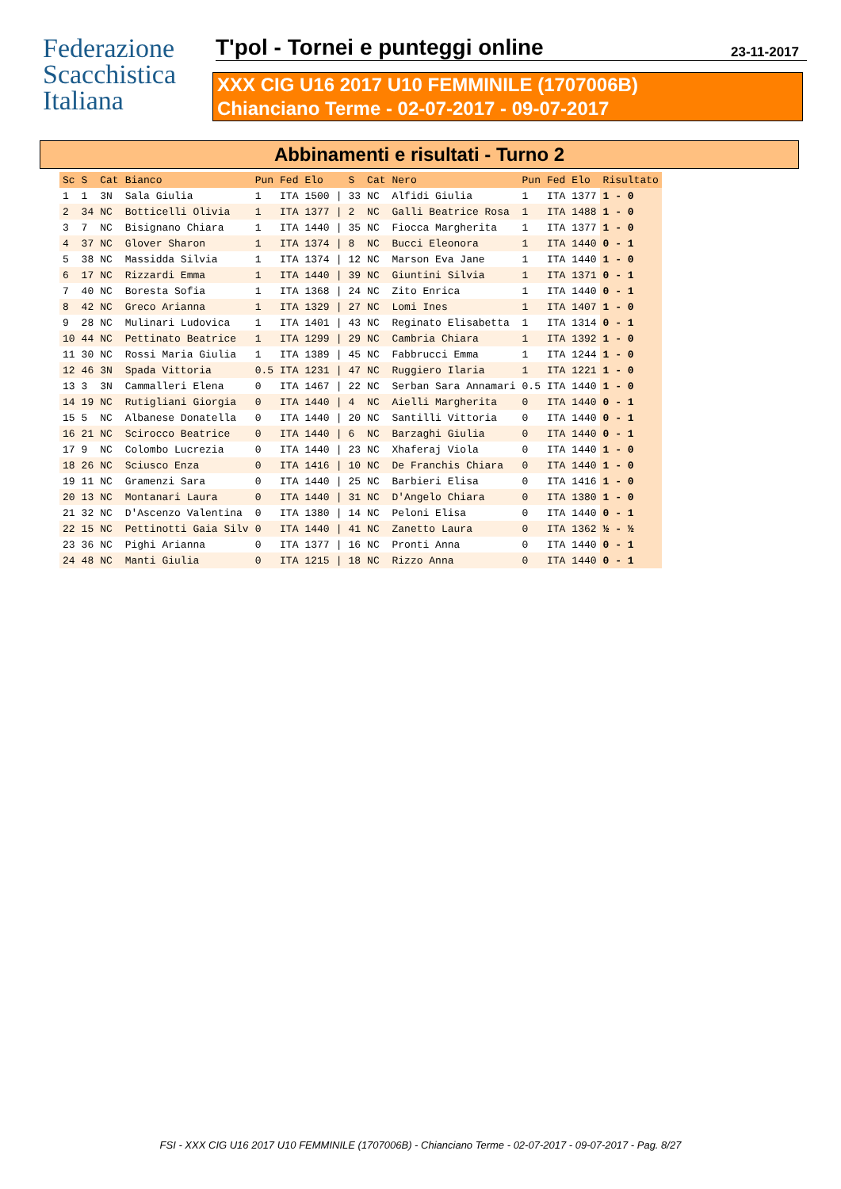Federazione
Scacchistica
Italiana
T'pol - Tornei e punteggi online
23-11-2017
XXX CIG U16 2017 U10 FEMMINILE (1707006B)
Chianciano Terme - 02-07-2017 - 09-07-2017
Abbinamenti e risultati - Turno 2
| Sc | S | Cat | Bianco | Pun | Fed | Elo | | S | Cat | Nero | Pun | Fed | Elo | Risultato |
| --- | --- | --- | --- | --- | --- | --- | --- | --- | --- | --- | --- | --- | --- | --- |
| 1 | 1 | 3N | Sala Giulia | 1 | ITA | 1500 | / | 33 | NC | Alfidi Giulia | 1 | ITA | 1377 | 1 - 0 |
| 2 | 34 | NC | Botticelli Olivia | 1 | ITA | 1377 | / | 2 | NC | Galli Beatrice Rosa | 1 | ITA | 1488 | 1 - 0 |
| 3 | 7 | NC | Bisignano Chiara | 1 | ITA | 1440 | / | 35 | NC | Fiocca Margherita | 1 | ITA | 1377 | 1 - 0 |
| 4 | 37 | NC | Glover Sharon | 1 | ITA | 1374 | / | 8 | NC | Bucci Eleonora | 1 | ITA | 1440 | 0 - 1 |
| 5 | 38 | NC | Massidda Silvia | 1 | ITA | 1374 | / | 12 | NC | Marson Eva Jane | 1 | ITA | 1440 | 1 - 0 |
| 6 | 17 | NC | Rizzardi Emma | 1 | ITA | 1440 | / | 39 | NC | Giuntini Silvia | 1 | ITA | 1371 | 0 - 1 |
| 7 | 40 | NC | Boresta Sofia | 1 | ITA | 1368 | / | 24 | NC | Zito Enrica | 1 | ITA | 1440 | 0 - 1 |
| 8 | 42 | NC | Greco Arianna | 1 | ITA | 1329 | / | 27 | NC | Lomi Ines | 1 | ITA | 1407 | 1 - 0 |
| 9 | 28 | NC | Mulinari Ludovica | 1 | ITA | 1401 | / | 43 | NC | Reginato Elisabetta | 1 | ITA | 1314 | 0 - 1 |
| 10 | 44 | NC | Pettinato Beatrice | 1 | ITA | 1299 | / | 29 | NC | Cambria Chiara | 1 | ITA | 1392 | 1 - 0 |
| 11 | 30 | NC | Rossi Maria Giulia | 1 | ITA | 1389 | / | 45 | NC | Fabbrucci Emma | 1 | ITA | 1244 | 1 - 0 |
| 12 | 46 | 3N | Spada Vittoria | 0.5 | ITA | 1231 | / | 47 | NC | Ruggiero Ilaria | 1 | ITA | 1221 | 1 - 0 |
| 13 | 3 | 3N | Cammalleri Elena | 0 | ITA | 1467 | / | 22 | NC | Serban Sara Annamari | 0.5 | ITA | 1440 | 1 - 0 |
| 14 | 19 | NC | Rutigliani Giorgia | 0 | ITA | 1440 | / | 4 | NC | Aielli Margherita | 0 | ITA | 1440 | 0 - 1 |
| 15 | 5 | NC | Albanese Donatella | 0 | ITA | 1440 | / | 20 | NC | Santilli Vittoria | 0 | ITA | 1440 | 0 - 1 |
| 16 | 21 | NC | Scirocco Beatrice | 0 | ITA | 1440 | / | 6 | NC | Barzaghi Giulia | 0 | ITA | 1440 | 0 - 1 |
| 17 | 9 | NC | Colombo Lucrezia | 0 | ITA | 1440 | / | 23 | NC | Xhaferaj Viola | 0 | ITA | 1440 | 1 - 0 |
| 18 | 26 | NC | Sciusco Enza | 0 | ITA | 1416 | / | 10 | NC | De Franchis Chiara | 0 | ITA | 1440 | 1 - 0 |
| 19 | 11 | NC | Gramenzi Sara | 0 | ITA | 1440 | / | 25 | NC | Barbieri Elisa | 0 | ITA | 1416 | 1 - 0 |
| 20 | 13 | NC | Montanari Laura | 0 | ITA | 1440 | / | 31 | NC | D'Angelo Chiara | 0 | ITA | 1380 | 1 - 0 |
| 21 | 32 | NC | D'Ascenzo Valentina | 0 | ITA | 1380 | / | 14 | NC | Peloni Elisa | 0 | ITA | 1440 | 0 - 1 |
| 22 | 15 | NC | Pettinotti Gaia Silv | 0 | ITA | 1440 | / | 41 | NC | Zanetto Laura | 0 | ITA | 1362 | ½ - ½ |
| 23 | 36 | NC | Pighi Arianna | 0 | ITA | 1377 | / | 16 | NC | Pronti Anna | 0 | ITA | 1440 | 0 - 1 |
| 24 | 48 | NC | Manti Giulia | 0 | ITA | 1215 | / | 18 | NC | Rizzo Anna | 0 | ITA | 1440 | 0 - 1 |
FSI - XXX CIG U16 2017 U10 FEMMINILE (1707006B) - Chianciano Terme - 02-07-2017 - 09-07-2017 - Pag. 8/27